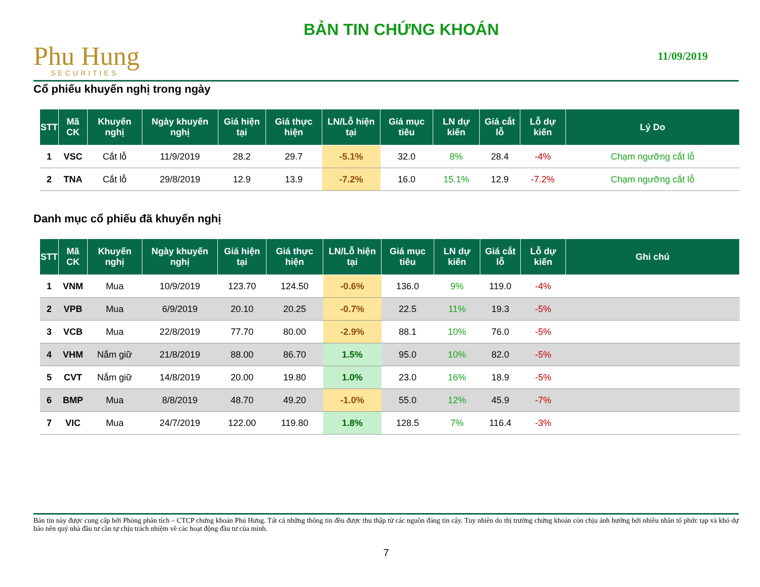Phu Hung
SECURITIES
BẢN TIN CHỨNG KHOÁN
11/09/2019
Cổ phiếu khuyến nghị trong ngày
| STT | Mã CK | Khuyến nghị | Ngày khuyến nghị | Giá hiện tại | Giá thực hiện | LN/Lỗ hiện tại | Giá mục tiêu | LN dự kiến | Giá cắt lỗ | Lỗ dự kiến | Lý Do |
| --- | --- | --- | --- | --- | --- | --- | --- | --- | --- | --- | --- |
| 1 | VSC | Cắt lỗ | 11/9/2019 | 28.2 | 29.7 | -5.1% | 32.0 | 8% | 28.4 | -4% | Chạm ngưỡng cắt lỗ |
| 2 | TNA | Cắt lỗ | 29/8/2019 | 12.9 | 13.9 | -7.2% | 16.0 | 15.1% | 12.9 | -7.2% | Chạm ngưỡng cắt lỗ |
Danh mục cổ phiếu đã khuyến nghị
| STT | Mã CK | Khuyến nghị | Ngày khuyến nghị | Giá hiện tại | Giá thực hiện | LN/Lỗ hiện tại | Giá mục tiêu | LN dự kiến | Giá cắt lỗ | Lỗ dự kiến | Ghi chú |
| --- | --- | --- | --- | --- | --- | --- | --- | --- | --- | --- | --- |
| 1 | VNM | Mua | 10/9/2019 | 123.70 | 124.50 | -0.6% | 136.0 | 9% | 119.0 | -4% | |
| 2 | VPB | Mua | 6/9/2019 | 20.10 | 20.25 | -0.7% | 22.5 | 11% | 19.3 | -5% | |
| 3 | VCB | Mua | 22/8/2019 | 77.70 | 80.00 | -2.9% | 88.1 | 10% | 76.0 | -5% | |
| 4 | VHM | Nắm giữ | 21/8/2019 | 88.00 | 86.70 | 1.5% | 95.0 | 10% | 82.0 | -5% | |
| 5 | CVT | Nắm giữ | 14/8/2019 | 20.00 | 19.80 | 1.0% | 23.0 | 16% | 18.9 | -5% | |
| 6 | BMP | Mua | 8/8/2019 | 48.70 | 49.20 | -1.0% | 55.0 | 12% | 45.9 | -7% | |
| 7 | VIC | Mua | 24/7/2019 | 122.00 | 119.80 | 1.8% | 128.5 | 7% | 116.4 | -3% | |
Bản tin này được cung cấp bởi Phòng phân tích – CTCP chứng khoán Phú Hưng. Tất cả những thông tin đều được thu thập từ các nguồn đáng tin cậy. Tuy nhiên do thị trường chứng khoán còn chịu ảnh hưởng bởi nhiều nhân tố phức tạp và khó dự báo nên quý nhà đầu tư cần tự chịu trách nhiệm về các hoạt động đầu tư của mình.
7